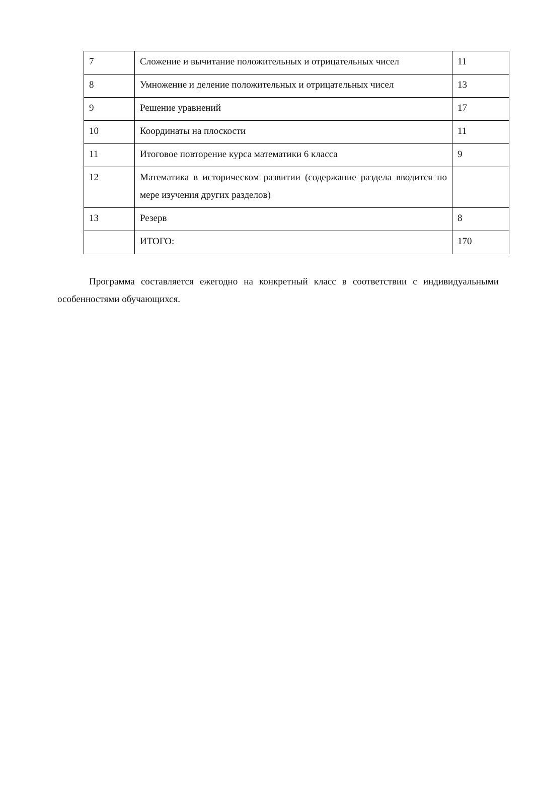| 7 | Сложение и вычитание положительных и отрицательных чисел | 11 |
| 8 | Умножение и деление положительных и отрицательных чисел | 13 |
| 9 | Решение уравнений | 17 |
| 10 | Координаты на плоскости | 11 |
| 11 | Итоговое повторение курса математики 6 класса | 9 |
| 12 | Математика в историческом развитии (содержание раздела вводится по мере изучения других разделов) | |
| 13 | Резерв | 8 |
| | ИТОГО: | 170 |
Программа составляется ежегодно на конкретный класс в соответствии с индивидуальными особенностями обучающихся.